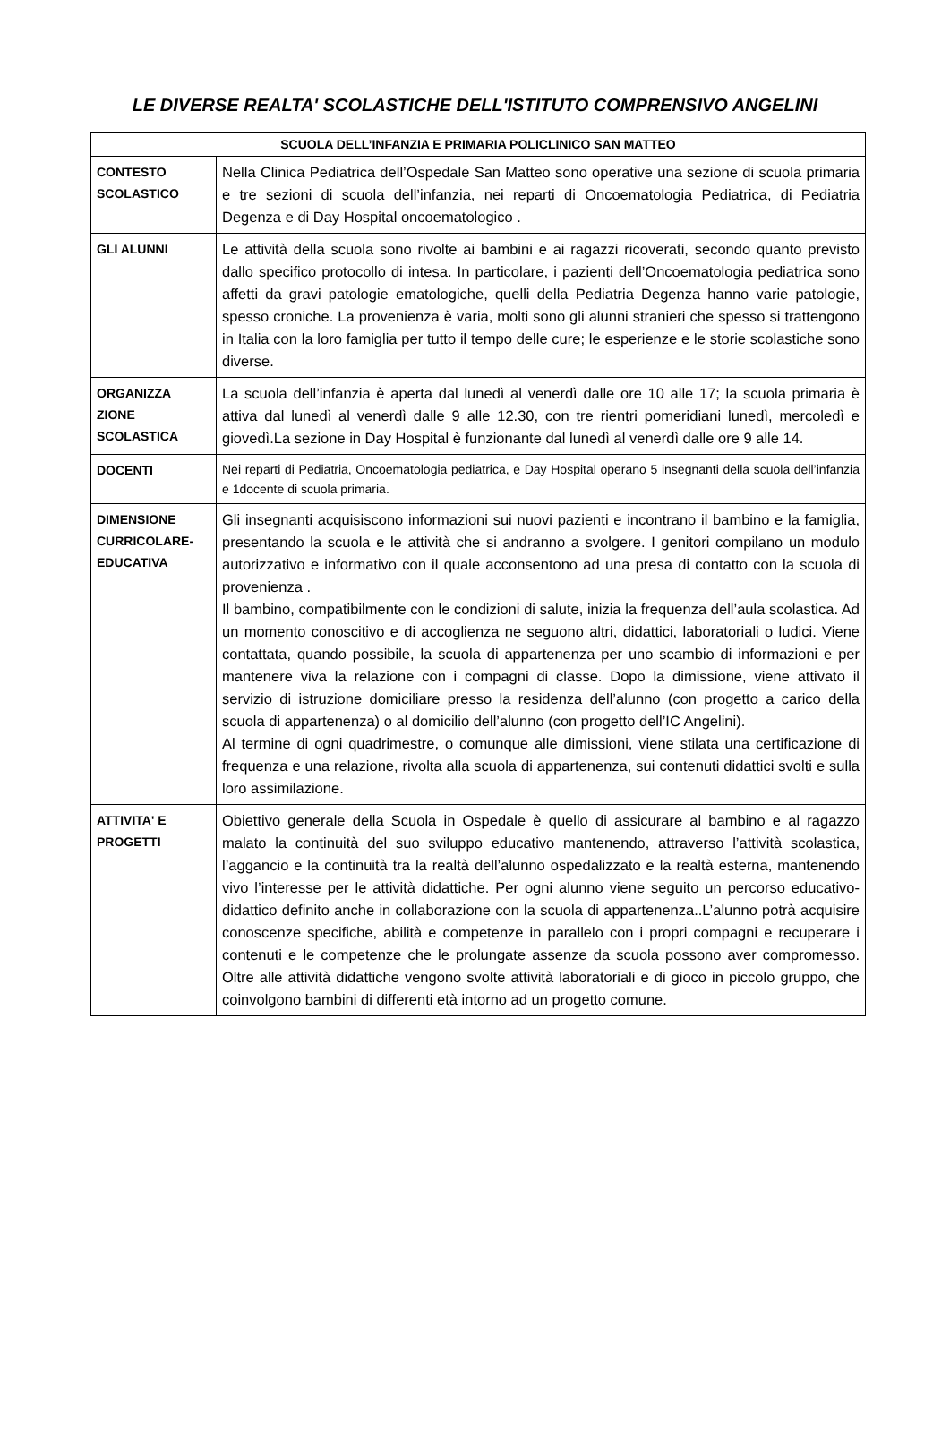LE DIVERSE REALTA' SCOLASTICHE DELL'ISTITUTO COMPRENSIVO ANGELINI
| SCUOLA DELL’INFANZIA E PRIMARIA POLICLINICO SAN MATTEO | |
| --- | --- |
| CONTESTO SCOLASTICO | Nella Clinica Pediatrica dell’Ospedale San Matteo sono operative una sezione di scuola primaria e tre sezioni di scuola dell’infanzia, nei reparti di Oncoematologia Pediatrica, di Pediatria Degenza e di Day Hospital oncoematologico . |
| GLI ALUNNI | Le attività della scuola sono rivolte ai bambini e ai ragazzi ricoverati, secondo quanto previsto dallo specifico protocollo di intesa. In particolare, i pazienti dell’Oncoematologia pediatrica sono affetti da gravi patologie ematologiche, quelli della Pediatria Degenza hanno varie patologie, spesso croniche. La provenienza è varia, molti sono gli alunni stranieri che spesso si trattengono in Italia con la loro famiglia per tutto il tempo delle cure; le esperienze e le storie scolastiche sono diverse. |
| ORGANIZZA ZIONE SCOLASTICA | La scuola dell’infanzia è aperta dal lunedì al venerdì dalle ore 10 alle 17; la scuola primaria è attiva dal lunedì al venerdì dalle 9 alle 12.30, con tre rientri pomeridiani lunedì, mercoledì e giovedì.La sezione in Day Hospital è funzionante dal lunedì al venerdì dalle ore 9 alle 14. |
| DOCENTI | Nei reparti di Pediatria, Oncoematologia pediatrica, e Day Hospital operano 5 insegnanti della scuola dell’infanzia e 1docente di scuola primaria. |
| DIMENSIONE CURRICOLARE-EDUCATIVA | Gli insegnanti acquisiscono informazioni sui nuovi pazienti e incontrano il bambino e la famiglia, presentando la scuola e le attività che si andranno a svolgere. I genitori compilano un modulo autorizzativo e informativo con il quale acconsentono ad una presa di contatto con la scuola di provenienza . Il bambino, compatibilmente con le condizioni di salute, inizia la frequenza dell’aula scolastica. Ad un momento conoscitivo e di accoglienza ne seguono altri, didattici, laboratoriali o ludici. Viene contattata, quando possibile, la scuola di appartenenza per uno scambio di informazioni e per mantenere viva la relazione con i compagni di classe. Dopo la dimissione, viene attivato il servizio di istruzione domiciliare presso la residenza dell’alunno (con progetto a carico della scuola di appartenenza) o al domicilio dell’alunno (con progetto dell’IC Angelini). Al termine di ogni quadrimestre, o comunque alle dimissioni, viene stilata una certificazione di frequenza e una relazione, rivolta alla scuola di appartenenza, sui contenuti didattici svolti e sulla loro assimilazione. |
| ATTIVITA' E PROGETTI | Obiettivo generale della Scuola in Ospedale è quello di assicurare al bambino e al ragazzo malato la continuità del suo sviluppo educativo mantenendo, attraverso l’attività scolastica, l’aggancio e la continuità tra la realtà dell’alunno ospedalizzato e la realtà esterna, mantenendo vivo l’interesse per le attività didattiche. Per ogni alunno viene seguito un percorso educativo-didattico definito anche in collaborazione con la scuola di appartenenza..L’alunno potrà acquisire conoscenze specifiche, abilità e competenze in parallelo con i propri compagni e recuperare i contenuti e le competenze che le prolungate assenze da scuola possono aver compromesso. Oltre alle attività didattiche vengono svolte attività laboratoriali e di gioco in piccolo gruppo, che coinvolgono bambini di differenti età intorno ad un progetto comune. |